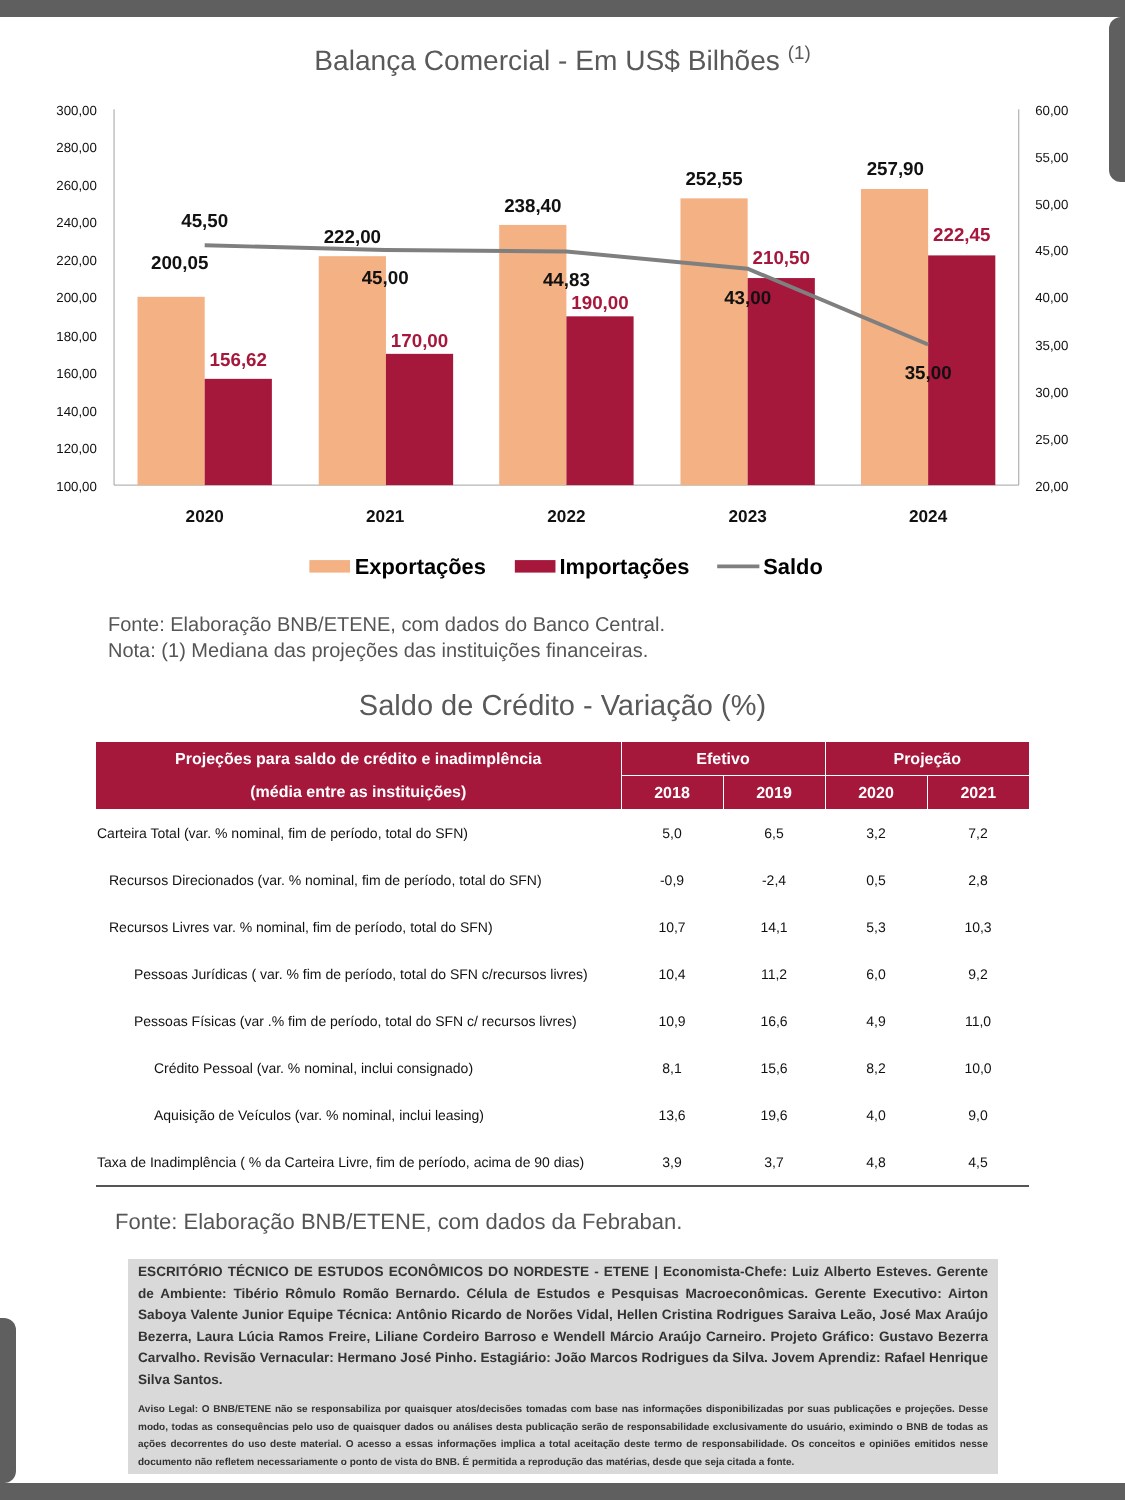Balança Comercial - Em US$ Bilhões (1)
300,00
280,00
260,00
240,00
220,00
200,00
180,00
160,00
140,00
120,00
100,00
60,00
55,00
50,00
45,00
40,00
35,00
30,00
25,00
20,00
200,05
222,00
238,40
252,55
257,90
45,50
45,00
44,83
43,00
35,00
156,62
170,00
190,00
210,50
222,45
2020
2021
2022
2023
2024
Exportações
Importações
Saldo
Fonte: Elaboração BNB/ETENE, com dados do Banco Central.
Nota: (1) Mediana das projeções das instituições financeiras.
Saldo de Crédito - Variação (%)
| Projeções para saldo de crédito e inadimplência | Efetivo | | Projeção | |
| --- | --- | --- | --- | --- |
| (média entre as instituições) | 2018 | 2019 | 2020 | 2021 |
| Carteira Total (var. % nominal, fim de período, total do SFN) | 5,0 | 6,5 | 3,2 | 7,2 |
| Recursos Direcionados (var. % nominal, fim de período, total do SFN) | -0,9 | -2,4 | 0,5 | 2,8 |
| Recursos Livres var. % nominal, fim de período, total do SFN) | 10,7 | 14,1 | 5,3 | 10,3 |
| Pessoas Jurídicas ( var. % fim de período, total do SFN c/recursos livres) | 10,4 | 11,2 | 6,0 | 9,2 |
| Pessoas Físicas (var .% fim de período, total do SFN c/ recursos livres) | 10,9 | 16,6 | 4,9 | 11,0 |
| Crédito Pessoal (var. % nominal, inclui consignado) | 8,1 | 15,6 | 8,2 | 10,0 |
| Aquisição de Veículos (var. % nominal, inclui leasing) | 13,6 | 19,6 | 4,0 | 9,0 |
| Taxa de Inadimplência ( % da Carteira Livre, fim de período, acima de 90 dias) | 3,9 | 3,7 | 4,8 | 4,5 |
Fonte: Elaboração BNB/ETENE, com dados da Febraban.
ESCRITÓRIO TÉCNICO DE ESTUDOS ECONÔMICOS DO NORDESTE - ETENE | Economista-Chefe: Luiz Alberto Esteves. Gerente de Ambiente: Tibério Rômulo Romão Bernardo. Célula de Estudos e Pesquisas Macroeconômicas. Gerente Executivo: Airton Saboya Valente Junior Equipe Técnica: Antônio Ricardo de Norões Vidal, Hellen Cristina Rodrigues Saraiva Leão, José Max Araújo Bezerra, Laura Lúcia Ramos Freire, Liliane Cordeiro Barroso e Wendell Márcio Araújo Carneiro. Projeto Gráfico: Gustavo Bezerra Carvalho. Revisão Vernacular: Hermano José Pinho. Estagiário: João Marcos Rodrigues da Silva. Jovem Aprendiz: Rafael Henrique Silva Santos.
Aviso Legal: O BNB/ETENE não se responsabiliza por quaisquer atos/decisões tomadas com base nas informações disponibilizadas por suas publicações e projeções. Desse modo, todas as consequências pelo uso de quaisquer dados ou análises desta publicação serão de responsabilidade exclusivamente do usuário, eximindo o BNB de todas as ações decorrentes do uso deste material. O acesso a essas informações implica a total aceitação deste termo de responsabilidade. Os conceitos e opiniões emitidos nesse documento não refletem necessariamente o ponto de vista do BNB. É permitida a reprodução das matérias, desde que seja citada a fonte.